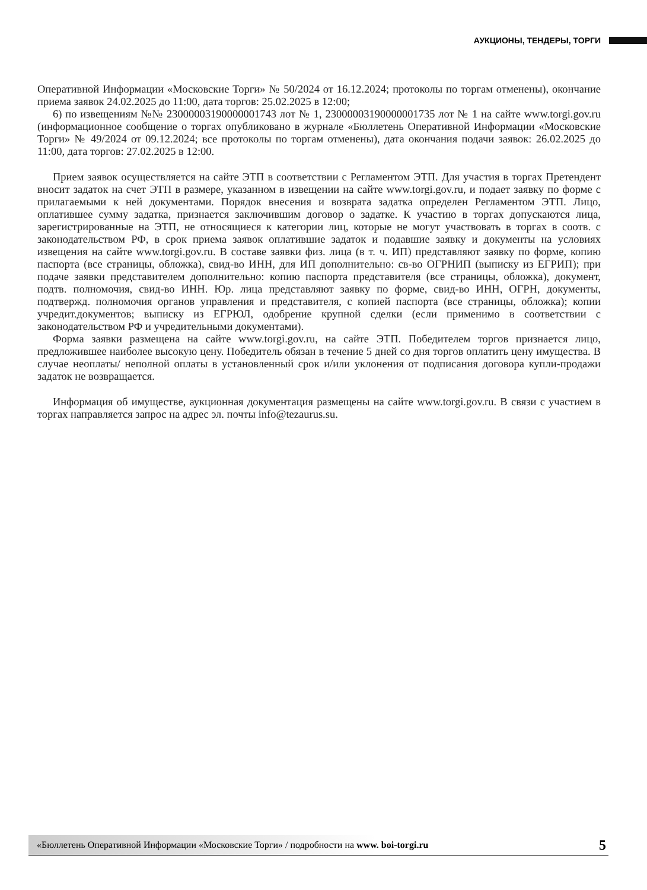АУКЦИОНЫ, ТЕНДЕРЫ, ТОРГИ
Оперативной Информации «Московские Торги» № 50/2024 от 16.12.2024; протоколы по торгам отменены), окончание приема заявок 24.02.2025 до 11:00, дата торгов: 25.02.2025 в 12:00;
6) по извещениям №№ 23000003190000001743 лот № 1, 23000003190000001735 лот № 1 на сайте www.torgi.gov.ru (информационное сообщение о торгах опубликовано в журнале «Бюллетень Оперативной Информации «Московские Торги» № 49/2024 от 09.12.2024; все протоколы по торгам отменены), дата окончания подачи заявок: 26.02.2025 до 11:00, дата торгов: 27.02.2025 в 12:00.
Прием заявок осуществляется на сайте ЭТП в соответствии с Регламентом ЭТП. Для участия в торгах Претендент вносит задаток на счет ЭТП в размере, указанном в извещении на сайте www.torgi.gov.ru, и подает заявку по форме с прилагаемыми к ней документами. Порядок внесения и возврата задатка определен Регламентом ЭТП. Лицо, оплатившее сумму задатка, признается заключившим договор о задатке. К участию в торгах допускаются лица, зарегистрированные на ЭТП, не относящиеся к категории лиц, которые не могут участвовать в торгах в соотв. с законодательством РФ, в срок приема заявок оплатившие задаток и подавшие заявку и документы на условиях извещения на сайте www.torgi.gov.ru. В составе заявки физ. лица (в т. ч. ИП) представляют заявку по форме, копию паспорта (все страницы, обложка), свид-во ИНН, для ИП дополнительно: св-во ОГРНИП (выписку из ЕГРИП); при подаче заявки представителем дополнительно: копию паспорта представителя (все страницы, обложка), документ, подтв. полномочия, свид-во ИНН. Юр. лица представляют заявку по форме, свид-во ИНН, ОГРН, документы, подтвержд. полномочия органов управления и представителя, с копией паспорта (все страницы, обложка); копии учредит.документов; выписку из ЕГРЮЛ, одобрение крупной сделки (если применимо в соответствии с законодательством РФ и учредительными документами).
Форма заявки размещена на сайте www.torgi.gov.ru, на сайте ЭТП. Победителем торгов признается лицо, предложившее наиболее высокую цену. Победитель обязан в течение 5 дней со дня торгов оплатить цену имущества. В случае неоплаты/ неполной оплаты в установленный срок и/или уклонения от подписания договора купли-продажи задаток не возвращается.
Информация об имуществе, аукционная документация размещены на сайте www.torgi.gov.ru. В связи с участием в торгах направляется запрос на адрес эл. почты info@tezaurus.su.
«Бюллетень Оперативной Информации «Московские Торги» / подробности на www. boi-torgi.ru 5